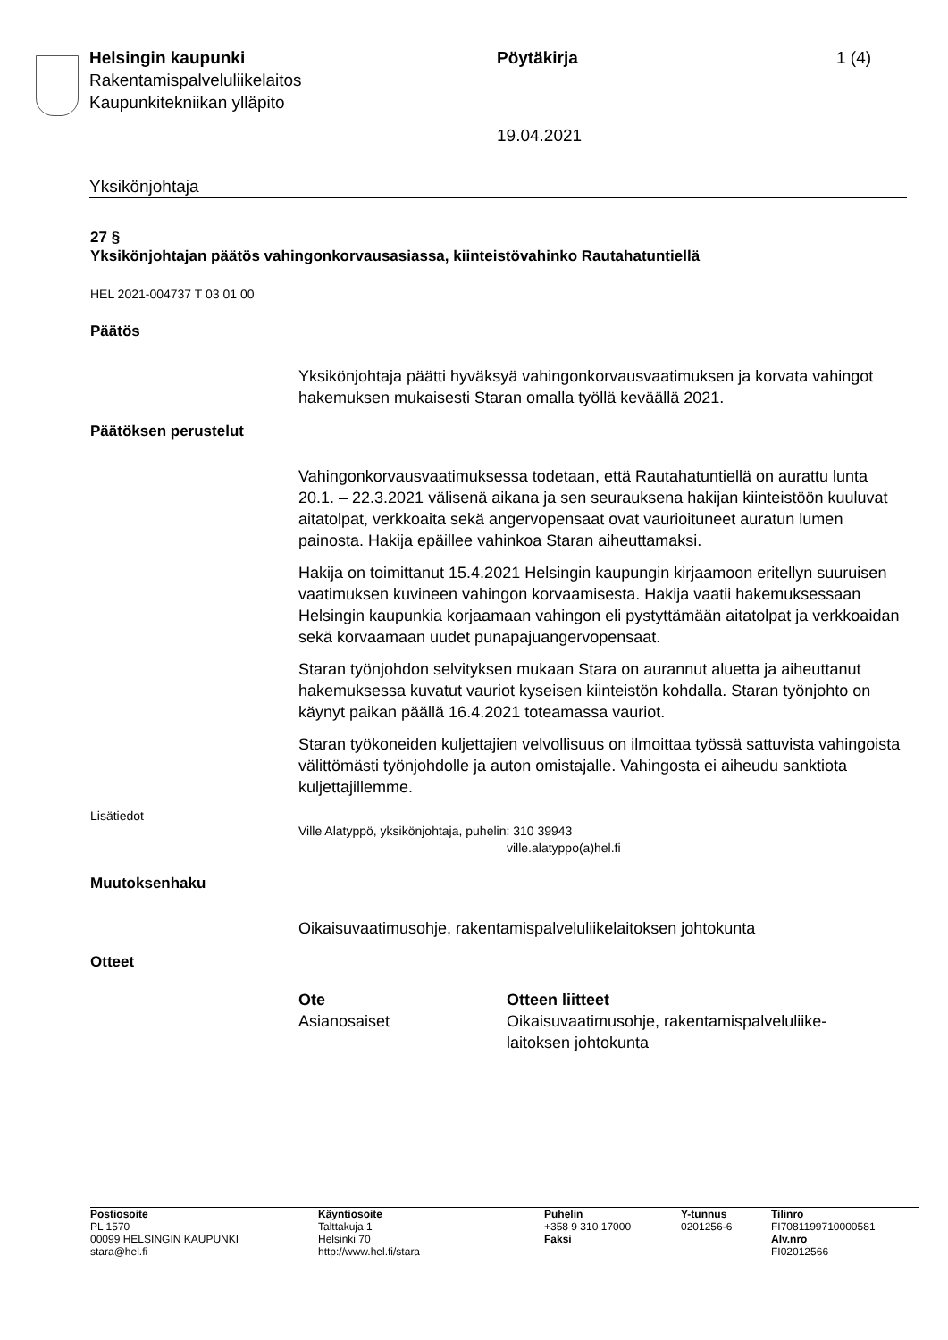Helsingin kaupunki
Rakentamispalveluliikelaitos
Kaupunkitekniikan ylläpito
Pöytäkirja
19.04.2021
1 (4)
Yksikönjohtaja
27 §
Yksikönjohtajan päätös vahingonkorvausasiassa, kiinteistövahinko Rautahatuntiellä
HEL 2021-004737 T 03 01 00
Päätös
Yksikönjohtaja päätti hyväksyä vahingonkorvausvaatimuksen ja korvata vahingot hakemuksen mukaisesti Staran omalla työllä keväällä 2021.
Päätöksen perustelut
Vahingonkorvausvaatimuksessa todetaan, että Rautahatuntiellä on aurattu lunta 20.1. – 22.3.2021 välisenä aikana ja sen seurauksena hakijan kiinteistöön kuuluvat aitatolpat, verkkoaita sekä angervopensaat ovat vaurioituneet auratun lumen painosta. Hakija epäillee vahinkoa Staran aiheuttamaksi.
Hakija on toimittanut 15.4.2021 Helsingin kaupungin kirjaamoon eritellyn suuruisen vaatimuksen kuvineen vahingon korvaamisesta. Hakija vaatii hakemuksessaan Helsingin kaupunkia korjaamaan vahingon eli pystyttämään aitatolpat ja verkkoaidan sekä korvaamaan uudet punapajuangervopensaat.
Staran työnjohdon selvityksen mukaan Stara on aurannut aluetta ja aiheuttanut hakemuksessa kuvatut vauriot kyseisen kiinteistön kohdalla. Staran työnjohto on käynyt paikan päällä 16.4.2021 toteamassa vauriot.
Staran työkoneiden kuljettajien velvollisuus on ilmoittaa työssä sattuvista vahingoista välittömästi työnjohdolle ja auton omistajalle. Vahingosta ei aiheudu sanktiota kuljettajillemme.
Lisätiedot
Ville Alatyppö, yksikönjohtaja, puhelin: 310 39943
ville.alatyppo(a)hel.fi
Muutoksenhaku
Oikaisuvaatimusohje, rakentamispalveluliikelaitoksen johtokunta
Otteet
| Ote | Otteen liitteet |
| --- | --- |
| Asianosaiset | Oikaisuvaatimusohje, rakentamispalveluliike- laitoksen johtokunta |
| Postiosoite PL 1570 00099 HELSINGIN KAUPUNKI stara@hel.fi | Käyntiosoite Talttakuja 1 Helsinki 70 http://www.hel.fi/stara | Puhelin +358 9 310 17000 Faksi | Y-tunnus 0201256-6 | Tilinro FI7081199710000581 Alv.nro FI02012566 |